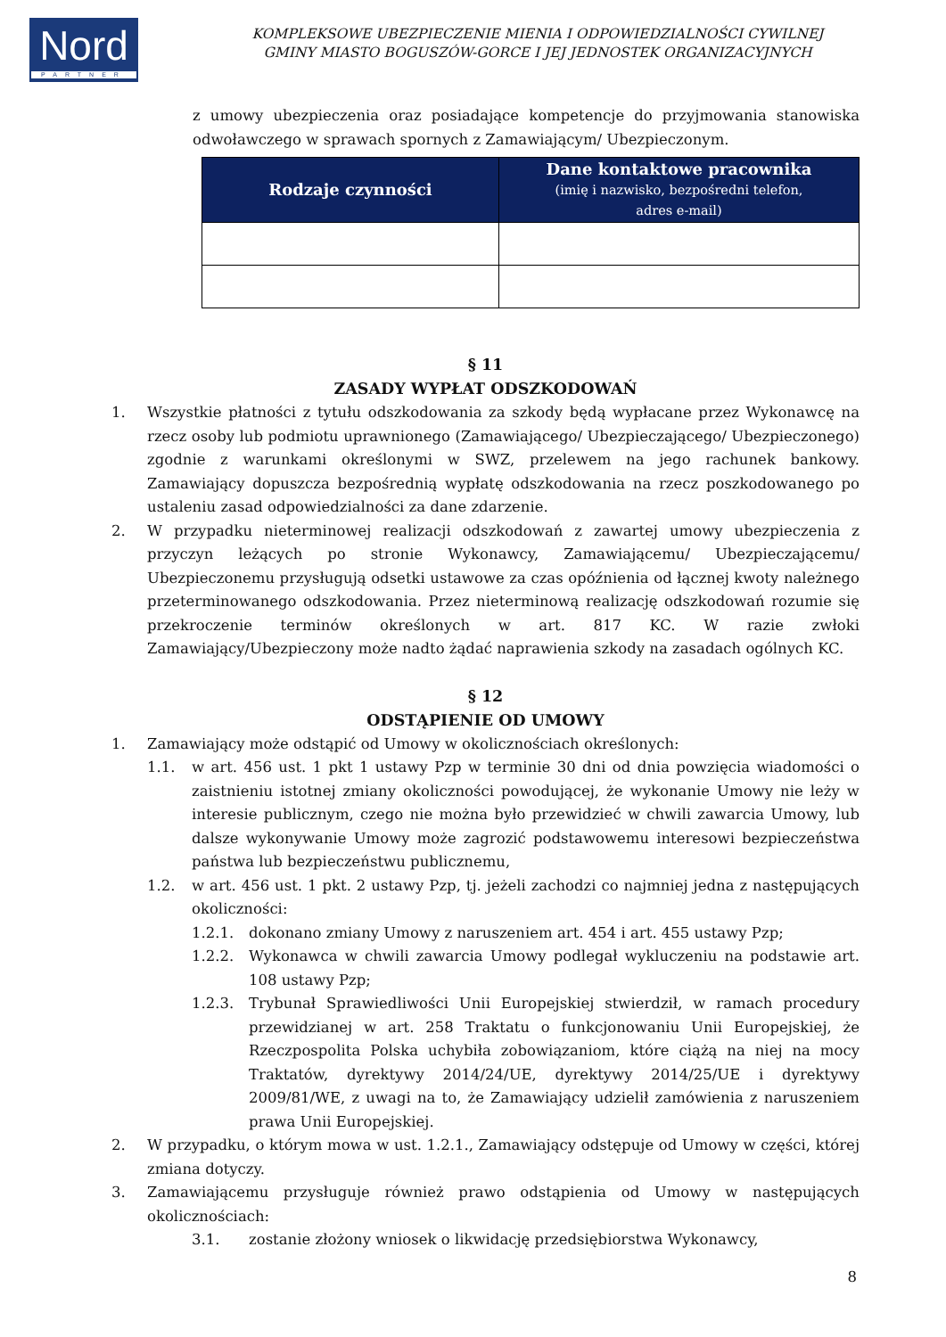Nord
PARTNER
KOMPLEKSOWE UBEZPIECZENIE MIENIA I ODPOWIEDZIALNOŚCI CYWILNEJ
GMINY MIASTO BOGUSZÓW-GORCE I JEJ JEDNOSTEK ORGANIZACYJNYCH
z umowy ubezpieczenia oraz posiadające kompetencje do przyjmowania stanowiska odwoławczego w sprawach spornych z Zamawiającym/ Ubezpieczonym.
| Rodzaje czynności | Dane kontaktowe pracownika (imię i nazwisko, bezpośredni telefon, adres e-mail) |
| --- | --- |
§ 11
ZASADY WYPŁAT ODSZKODOWAŃ
1. Wszystkie płatności z tytułu odszkodowania za szkody będą wypłacane przez Wykonawcę na rzecz osoby lub podmiotu uprawnionego (Zamawiającego/ Ubezpieczającego/ Ubezpieczonego) zgodnie z warunkami określonymi w SWZ, przelewem na jego rachunek bankowy. Zamawiający dopuszcza bezpośrednią wypłatę odszkodowania na rzecz poszkodowanego po ustaleniu zasad odpowiedzialności za dane zdarzenie.
2. W przypadku nieterminowej realizacji odszkodowań z zawartej umowy ubezpieczenia z przyczyn leżących po stronie Wykonawcy, Zamawiającemu/ Ubezpieczającemu/ Ubezpieczonemu przysługują odsetki ustawowe za czas opóźnienia od łącznej kwoty należnego przeterminowanego odszkodowania. Przez nieterminową realizację odszkodowań rozumie się przekroczenie terminów określonych w art. 817 KC. W razie zwłoki Zamawiający/Ubezpieczony może nadto żądać naprawienia szkody na zasadach ogólnych KC.
§ 12
ODSTĄPIENIE OD UMOWY
1. Zamawiający może odstąpić od Umowy w okolicznościach określonych:
1.1. w art. 456 ust. 1 pkt 1 ustawy Pzp w terminie 30 dni od dnia powzięcia wiadomości o zaistnieniu istotnej zmiany okoliczności powodującej, że wykonanie Umowy nie leży w interesie publicznym, czego nie można było przewidzieć w chwili zawarcia Umowy, lub dalsze wykonywanie Umowy może zagrozić podstawowemu interesowi bezpieczeństwa państwa lub bezpieczeństwu publicznemu,
1.2. w art. 456 ust. 1 pkt. 2 ustawy Pzp, tj. jeżeli zachodzi co najmniej jedna z następujących okoliczności:
1.2.1. dokonano zmiany Umowy z naruszeniem art. 454 i art. 455 ustawy Pzp;
1.2.2. Wykonawca w chwili zawarcia Umowy podlegał wykluczeniu na podstawie art. 108 ustawy Pzp;
1.2.3. Trybunał Sprawiedliwości Unii Europejskiej stwierdził, w ramach procedury przewidzianej w art. 258 Traktatu o funkcjonowaniu Unii Europejskiej, że Rzeczpospolita Polska uchybiła zobowiązaniom, które ciążą na niej na mocy Traktatów, dyrektywy 2014/24/UE, dyrektywy 2014/25/UE i dyrektywy 2009/81/WE, z uwagi na to, że Zamawiający udzielił zamówienia z naruszeniem prawa Unii Europejskiej.
2. W przypadku, o którym mowa w ust. 1.2.1., Zamawiający odstępuje od Umowy w części, której zmiana dotyczy.
3. Zamawiającemu przysługuje również prawo odstąpienia od Umowy w następujących okolicznościach:
3.1. zostanie złożony wniosek o likwidację przedsiębiorstwa Wykonawcy,
8